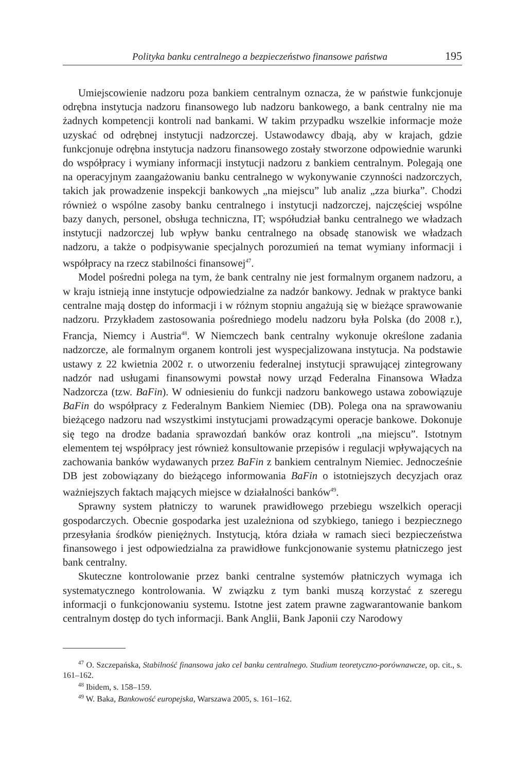Polityka banku centralnego a bezpieczeństwo finansowe państwa 195
Umiejscowienie nadzoru poza bankiem centralnym oznacza, że w państwie funkcjonuje odrębna instytucja nadzoru finansowego lub nadzoru bankowego, a bank centralny nie ma żadnych kompetencji kontroli nad bankami. W takim przypadku wszelkie informacje może uzyskać od odrębnej instytucji nadzorczej. Ustawodawcy dbają, aby w krajach, gdzie funkcjonuje odrębna instytucja nadzoru finansowego zostały stworzone odpowiednie warunki do współpracy i wymiany informacji instytucji nadzoru z bankiem centralnym. Polegają one na operacyjnym zaangażowaniu banku centralnego w wykonywanie czynności nadzorczych, takich jak prowadzenie inspekcji bankowych „na miejscu” lub analiz „zza biurka”. Chodzi również o wspólne zasoby banku centralnego i instytucji nadzorczej, najczęściej wspólne bazy danych, personel, obsługa techniczna, IT; współudział banku centralnego we władzach instytucji nadzorczej lub wpływ banku centralnego na obsadę stanowisk we władzach nadzoru, a także o podpisywanie specjalnych porozumień na temat wymiany informacji i współpracy na rzecz stabilności finansowej<sup>47</sup>.
Model pośredni polega na tym, że bank centralny nie jest formalnym organem nadzoru, a w kraju istnieją inne instytucje odpowiedzialne za nadzór bankowy. Jednak w praktyce banki centralne mają dostęp do informacji i w różnym stopniu angażują się w bieżące sprawowanie nadzoru. Przykładem zastosowania pośredniego modelu nadzoru była Polska (do 2008 r.), Francja, Niemcy i Austria<sup>48</sup>. W Niemczech bank centralny wykonuje określone zadania nadzorcze, ale formalnym organem kontroli jest wyspecjalizowana instytucja. Na podstawie ustawy z 22 kwietnia 2002 r. o utworzeniu federalnej instytucji sprawującej zintegrowany nadzór nad usługami finansowymi powstał nowy urząd Federalna Finansowa Władza Nadzorcza (tzw. BaFin). W odniesieniu do funkcji nadzoru bankowego ustawa zobowiązuje BaFin do współpracy z Federalnym Bankiem Niemiec (DB). Polega ona na sprawowaniu bieżącego nadzoru nad wszystkimi instytucjami prowadzącymi operacje bankowe. Dokonuje się tego na drodze badania sprawozdań banków oraz kontroli „na miejscu”. Istotnym elementem tej współpracy jest również konsultowanie przepisów i regulacji wpływających na zachowania banków wydawanych przez BaFin z bankiem centralnym Niemiec. Jednocześnie DB jest zobowiązany do bieżącego informowania BaFin o istotniejszych decyzjach oraz ważniejszych faktach mających miejsce w działalności banków<sup>49</sup>.
Sprawny system płatniczy to warunek prawidłowego przebiegu wszelkich operacji gospodarczych. Obecnie gospodarka jest uzależniona od szybkiego, taniego i bezpiecznego przesyłania środków pieniężnych. Instytucją, która działa w ramach sieci bezpieczeństwa finansowego i jest odpowiedzialna za prawidłowe funkcjonowanie systemu płatniczego jest bank centralny.
Skuteczne kontrolowanie przez banki centralne systemów płatniczych wymaga ich systematycznego kontrolowania. W związku z tym banki muszą korzystać z szeregu informacji o funkcjonowaniu systemu. Istotne jest zatem prawne zagwarantowanie bankom centralnym dostęp do tych informacji. Bank Anglii, Bank Japonii czy Narodowy
<sup>47</sup> O. Szczepańska, Stabilność finansowa jako cel banku centralnego. Studium teoretyczno-porównawcze, op. cit., s. 161–162.
<sup>48</sup> Ibidem, s. 158–159.
<sup>49</sup> W. Baka, Bankowość europejska, Warszawa 2005, s. 161–162.